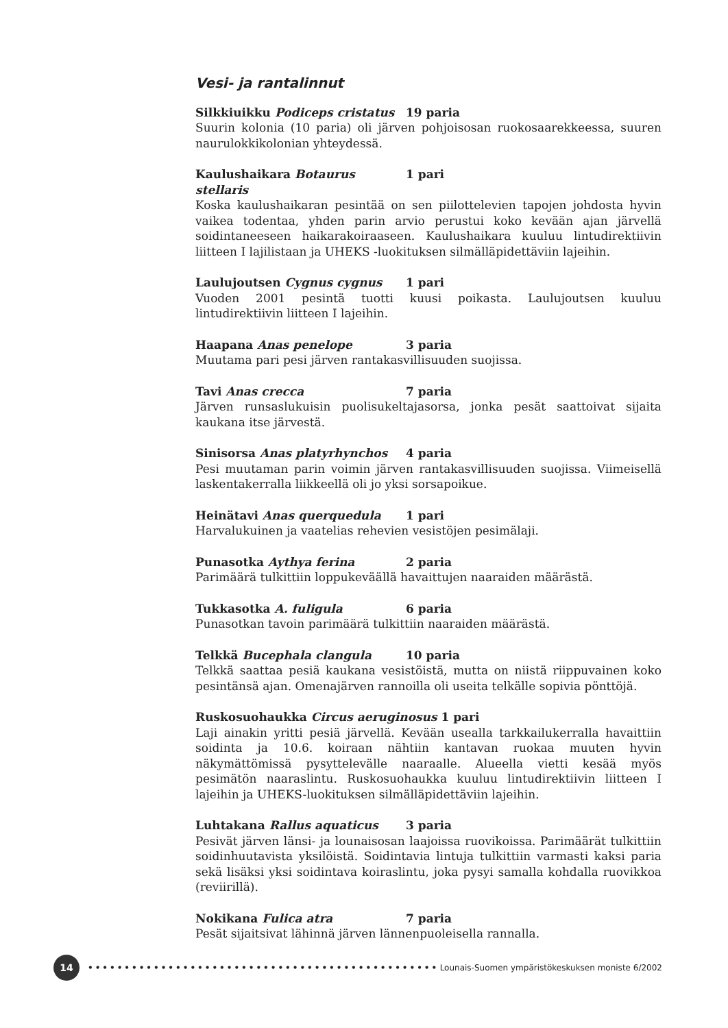Vesi- ja rantalinnut
Silkkiuikku Podiceps cristatus 19 paria
Suurin kolonia (10 paria) oli järven pohjoisosan ruokosaarekkeessa, suuren naurulokkikolonian yhteydessä.
Kaulushaikara Botaurus stellaris 1 pari
Koska kaulushaikaran pesintää on sen piilottelevien tapojen johdosta hyvin vaikea todentaa, yhden parin arvio perustui koko kevään ajan järvellä soidintaneeseen haikarakoiraaseen. Kaulushaikara kuuluu lintudirektiivin liitteen I lajilistaan ja UHEKS -luokituksen silmälläpidettäviin lajeihin.
Laulujoutsen Cygnus cygnus 1 pari
Vuoden 2001 pesintä tuotti kuusi poikasta. Laulujoutsen kuuluu lintudirektiivin liitteen I lajeihin.
Haapana Anas penelope 3 paria
Muutama pari pesi järven rantakasvillisuuden suojissa.
Tavi Anas crecca 7 paria
Järven runsaslukuisin puolisukeltajasorsa, jonka pesät saattoivat sijaita kaukana itse järvestä.
Sinisorsa Anas platyrhynchos 4 paria
Pesi muutaman parin voimin järven rantakasvillisuuden suojissa. Viimeisellä laskentakerralla liikkeellä oli jo yksi sorsapoikue.
Heinätavi Anas querquedula 1 pari
Harvalukuinen ja vaatelias rehevien vesistöjen pesimälaji.
Punasotka Aythya ferina 2 paria
Parimäärä tulkittiin loppukeväällä havaittujen naaraiden määrästä.
Tukkasotka A. fuligula 6 paria
Punasotkan tavoin parimäärä tulkittiin naaraiden määrästä.
Telkkä Bucephala clangula 10 paria
Telkkä saattaa pesiä kaukana vesistöistä, mutta on niistä riippuvainen koko pesintänsä ajan. Omenajärven rannoilla oli useita telkälle sopivia pönttöjä.
Ruskosuohaukka Circus aeruginosus 1 pari
Laji ainakin yritti pesiä järvellä. Kevään usealla tarkkailukerralla havaittiin soidinta ja 10.6. koiraan nähtiin kantavan ruokaa muuten hyvin näkymättömissä pysyttelevälle naaraalle. Alueella vietti kesää myös pesimätön naaraslintu. Ruskosuohaukka kuuluu lintudirektiivin liitteen I lajeihin ja UHEKS-luokituksen silmälläpidettäviin lajeihin.
Luhtakana Rallus aquaticus 3 paria
Pesivät järven länsi- ja lounaisosan laajoissa ruovikoissa. Parimäärät tulkittiin soidinhuutavista yksilöistä. Soidintavia lintuja tulkittiin varmasti kaksi paria sekä lisäksi yksi soidintava koiraslintu, joka pysyi samalla kohdalla ruovikkoa (reviirillä).
Nokikana Fulica atra 7 paria
Pesät sijaitsivat lähinnä järven lännenpuoleisella rannalla.
14
••••••••••••••••••••••••••••••••••••••••••••••••••••
Lounais-Suomen ympäristökeskuksen moniste 6/2002